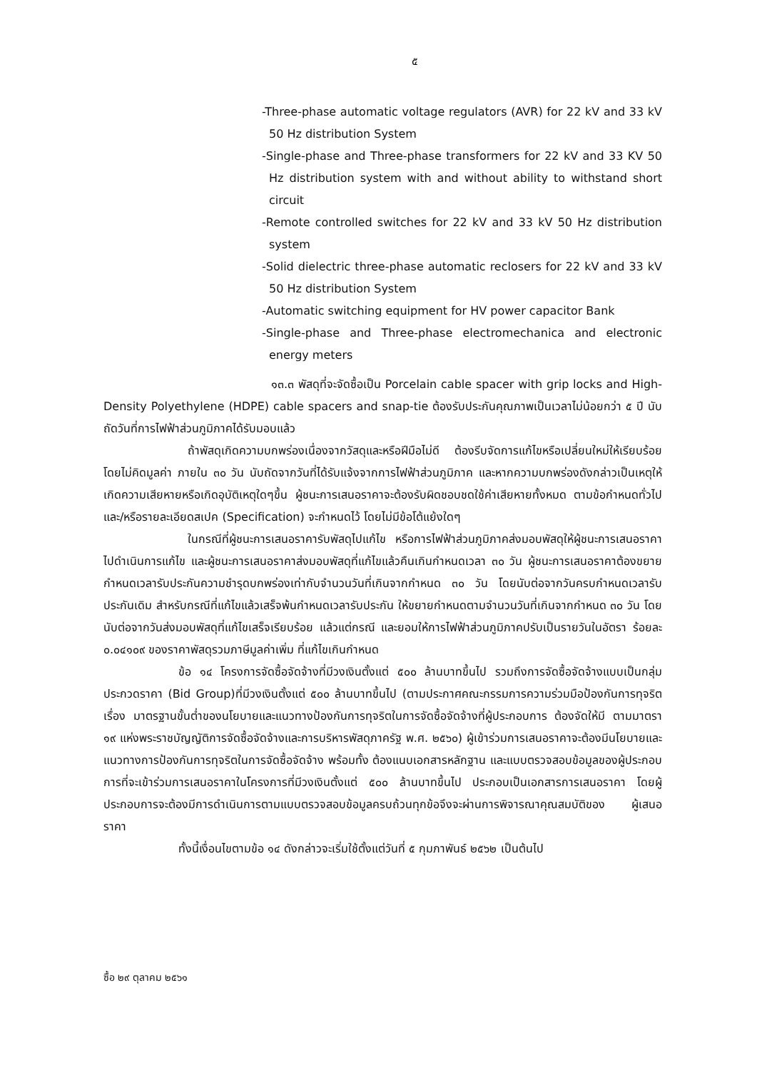๕
-Three-phase automatic voltage regulators (AVR) for 22 kV and 33 kV 50 Hz distribution System
-Single-phase and Three-phase transformers for 22 kV and 33 KV 50 Hz distribution system with and without ability to withstand short circuit
-Remote controlled switches for 22 kV and 33 kV 50 Hz distribution system
-Solid dielectric three-phase automatic reclosers for 22 kV and 33 kV 50 Hz distribution System
-Automatic switching equipment for HV power capacitor Bank
-Single-phase and Three-phase electromechanica and electronic energy meters
๑๓.๓ พัสดุที่จะจัดซื้อเป็น Porcelain cable spacer with grip locks and High-Density Polyethylene (HDPE) cable spacers and snap-tie ต้องรับประกันคุณภาพเป็นเวลาไม่น้อยกว่า ๕ ปี นับถัดวันที่การไฟฟ้าส่วนภูมิภาคได้รับมอบแล้ว
ถ้าพัสดุเกิดความบกพร่องเนื่องจากวัสดุและหรือฝีมือไม่ดี ต้องรีบจัดการแก้ไขหรือเปลี่ยนใหม่ให้เรียบร้อยโดยไม่คิดมูลค่า ภายใน ๓๐ วัน นับถัดจากวันที่ได้รับแจ้งจากการไฟฟ้าส่วนภูมิภาค และหากความบกพร่องดังกล่าวเป็นเหตุให้เกิดความเสียหายหรือเกิดอุบัติเหตุใดๆขึ้น ผู้ชนะการเสนอราคาจะต้องรับผิดชอบชดใช้ค่าเสียหายทั้งหมด ตามข้อกำหนดทั่วไป และ/หรือรายละเอียดสเปค (Specification) จะกำหนดไว้ โดยไม่มีข้อโต้แย้งใดๆ
ในกรณีที่ผู้ชนะการเสนอราคารับพัสดุไปแก้ไข หรือการไฟฟ้าส่วนภูมิภาคส่งมอบพัสดุให้ผู้ชนะการเสนอราคาไปดำเนินการแก้ไข และผู้ชนะการเสนอราคาส่งมอบพัสดุที่แก้ไขแล้วคืนเกินกำหนดเวลา ๓๐ วัน ผู้ชนะการเสนอราคาต้องขยายกำหนดเวลารับประกันความชำรุดบกพร่องเท่ากับจำนวนวันที่เกินจากกำหนด ๓๐ วัน โดยนับต่อจากวันครบกำหนดเวลารับประกันเดิม สำหรับกรณีที่แก้ไขแล้วเสร็จพ้นกำหนดเวลารับประกัน ให้ขยายกำหนดตามจำนวนวันที่เกินจากกำหนด ๓๐ วัน โดยนับต่อจากวันส่งมอบพัสดุที่แก้ไขเสร็จเรียบร้อย แล้วแต่กรณี และยอมให้การไฟฟ้าส่วนภูมิภาคปรับเป็นรายวันในอัตรา ร้อยละ ๐.๐๔๑๐๙ ของราคาพัสดุรวมภาษีมูลค่าเพิ่ม ที่แก้ไขเกินกำหนด
ข้อ ๑๔ โครงการจัดซื้อจัดจ้างที่มีวงเงินตั้งแต่ ๕๐๐ ล้านบาทขึ้นไป รวมถึงการจัดซื้อจัดจ้างแบบเป็นกลุ่มประกวดราคา (Bid Group)ที่มีวงเงินตั้งแต่ ๕๐๐ ล้านบาทขึ้นไป (ตามประกาศคณะกรรมการความร่วมมือป้องกันการทุจริต เรื่อง มาตรฐานขั้นต่ำของนโยบายและแนวทางป้องกันการทุจริตในการจัดซื้อจัดจ้างที่ผู้ประกอบการ ต้องจัดให้มี ตามมาตรา ๑๙ แห่งพระราชบัญญัติการจัดซื้อจัดจ้างและการบริหารพัสดุภาครัฐ พ.ศ. ๒๕๖๐) ผู้เข้าร่วมการเสนอราคาจะต้องมีนโยบายและแนวทางการป้องกันการทุจริตในการจัดซื้อจัดจ้าง พร้อมทั้ง ต้องแนบเอกสารหลักฐาน และแบบตรวจสอบข้อมูลของผู้ประกอบการที่จะเข้าร่วมการเสนอราคาในโครงการที่มีวงเงินตั้งแต่ ๕๐๐ ล้านบาทขึ้นไป ประกอบเป็นเอกสารการเสนอราคา โดยผู้ประกอบการจะต้องมีการดำเนินการตามแบบตรวจสอบข้อมูลครบถ้วนทุกข้อจึงจะผ่านการพิจารณาคุณสมบัติของ ผู้เสนอราคา
ทั้งนี้เงื่อนไขตามข้อ ๑๔ ดังกล่าวจะเริ่มใช้ตั้งแต่วันที่ ๕ กุมภาพันธ์ ๒๕๖๒ เป็นต้นไป
ซื้อ ๒๙ ตุลาคม ๒๕๖๑